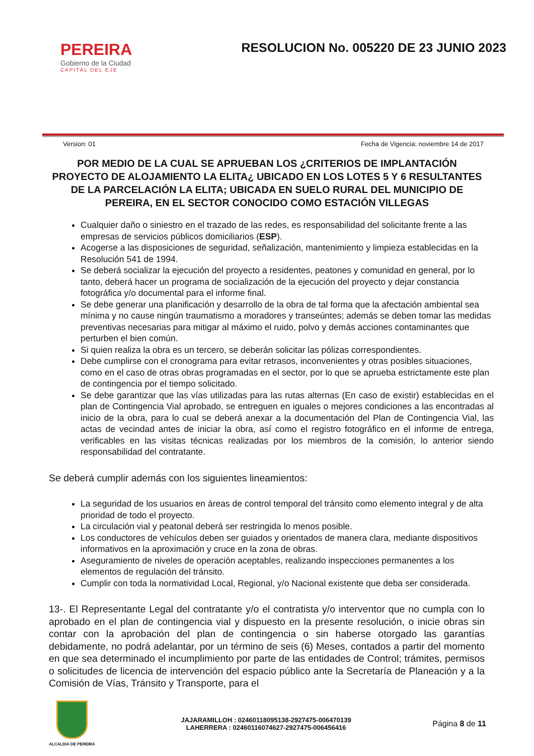PEREIRA
Gobierno de la Ciudad
CAPITAL DEL EJE
RESOLUCION No. 005220 DE 23 JUNIO 2023
Version: 01 Fecha de Vigencia: noviembre 14 de 2017
POR MEDIO DE LA CUAL SE APRUEBAN LOS ¿CRITERIOS DE IMPLANTACIÓN PROYECTO DE ALOJAMIENTO LA ELITA¿ UBICADO EN LOS LOTES 5 Y 6 RESULTANTES DE LA PARCELACIÓN LA ELITA; UBICADA EN SUELO RURAL DEL MUNICIPIO DE PEREIRA, EN EL SECTOR CONOCIDO COMO ESTACIÓN VILLEGAS
Cualquier daño o siniestro en el trazado de las redes, es responsabilidad del solicitante frente a las empresas de servicios públicos domiciliarios (ESP).
Acogerse a las disposiciones de seguridad, señalización, mantenimiento y limpieza establecidas en la Resolución 541 de 1994.
Se deberá socializar la ejecución del proyecto a residentes, peatones y comunidad en general, por lo tanto, deberá hacer un programa de socialización de la ejecución del proyecto y dejar constancia fotográfica y/o documental para el informe final.
Se debe generar una planificación y desarrollo de la obra de tal forma que la afectación ambiental sea mínima y no cause ningún traumatismo a moradores y transeúntes; además se deben tomar las medidas preventivas necesarias para mitigar al máximo el ruido, polvo y demás acciones contaminantes que perturben el bien común.
Si quien realiza la obra es un tercero, se deberán solicitar las pólizas correspondientes.
Debe cumplirse con el cronograma para evitar retrasos, inconvenientes y otras posibles situaciones, como en el caso de otras obras programadas en el sector, por lo que se aprueba estrictamente este plan de contingencia por el tiempo solicitado.
Se debe garantizar que las vías utilizadas para las rutas alternas (En caso de existir) establecidas en el plan de Contingencia Vial aprobado, se entreguen en iguales o mejores condiciones a las encontradas al inicio de la obra, para lo cual se deberá anexar a la documentación del Plan de Contingencia Vial, las actas de vecindad antes de iniciar la obra, así como el registro fotográfico en el informe de entrega, verificables en las visitas técnicas realizadas por los miembros de la comisión, lo anterior siendo responsabilidad del contratante.
Se deberá cumplir además con los siguientes lineamientos:
La seguridad de los usuarios en áreas de control temporal del tránsito como elemento integral y de alta prioridad de todo el proyecto.
La circulación vial y peatonal deberá ser restringida lo menos posible.
Los conductores de vehículos deben ser guiados y orientados de manera clara, mediante dispositivos informativos en la aproximación y cruce en la zona de obras.
Aseguramiento de niveles de operación aceptables, realizando inspecciones permanentes a los elementos de regulación del tránsito.
Cumplir con toda la normatividad Local, Regional, y/o Nacional existente que deba ser considerada.
13-. El Representante Legal del contratante y/o el contratista y/o interventor que no cumpla con lo aprobado en el plan de contingencia vial y dispuesto en la presente resolución, o inicie obras sin contar con la aprobación del plan de contingencia o sin haberse otorgado las garantías debidamente, no podrá adelantar, por un término de seis (6) Meses, contados a partir del momento en que sea determinado el incumplimiento por parte de las entidades de Control; trámites, permisos o solicitudes de licencia de intervención del espacio público ante la Secretaría de Planeación y a la Comisión de Vías, Tránsito y Transporte, para el
ALCALDIA DE PEREIRA
JAJARAMILLOH : 02460118095138-2927475-006470139
LAHERRERA : 02460116074627-2927475-006456416
Página 8 de 11